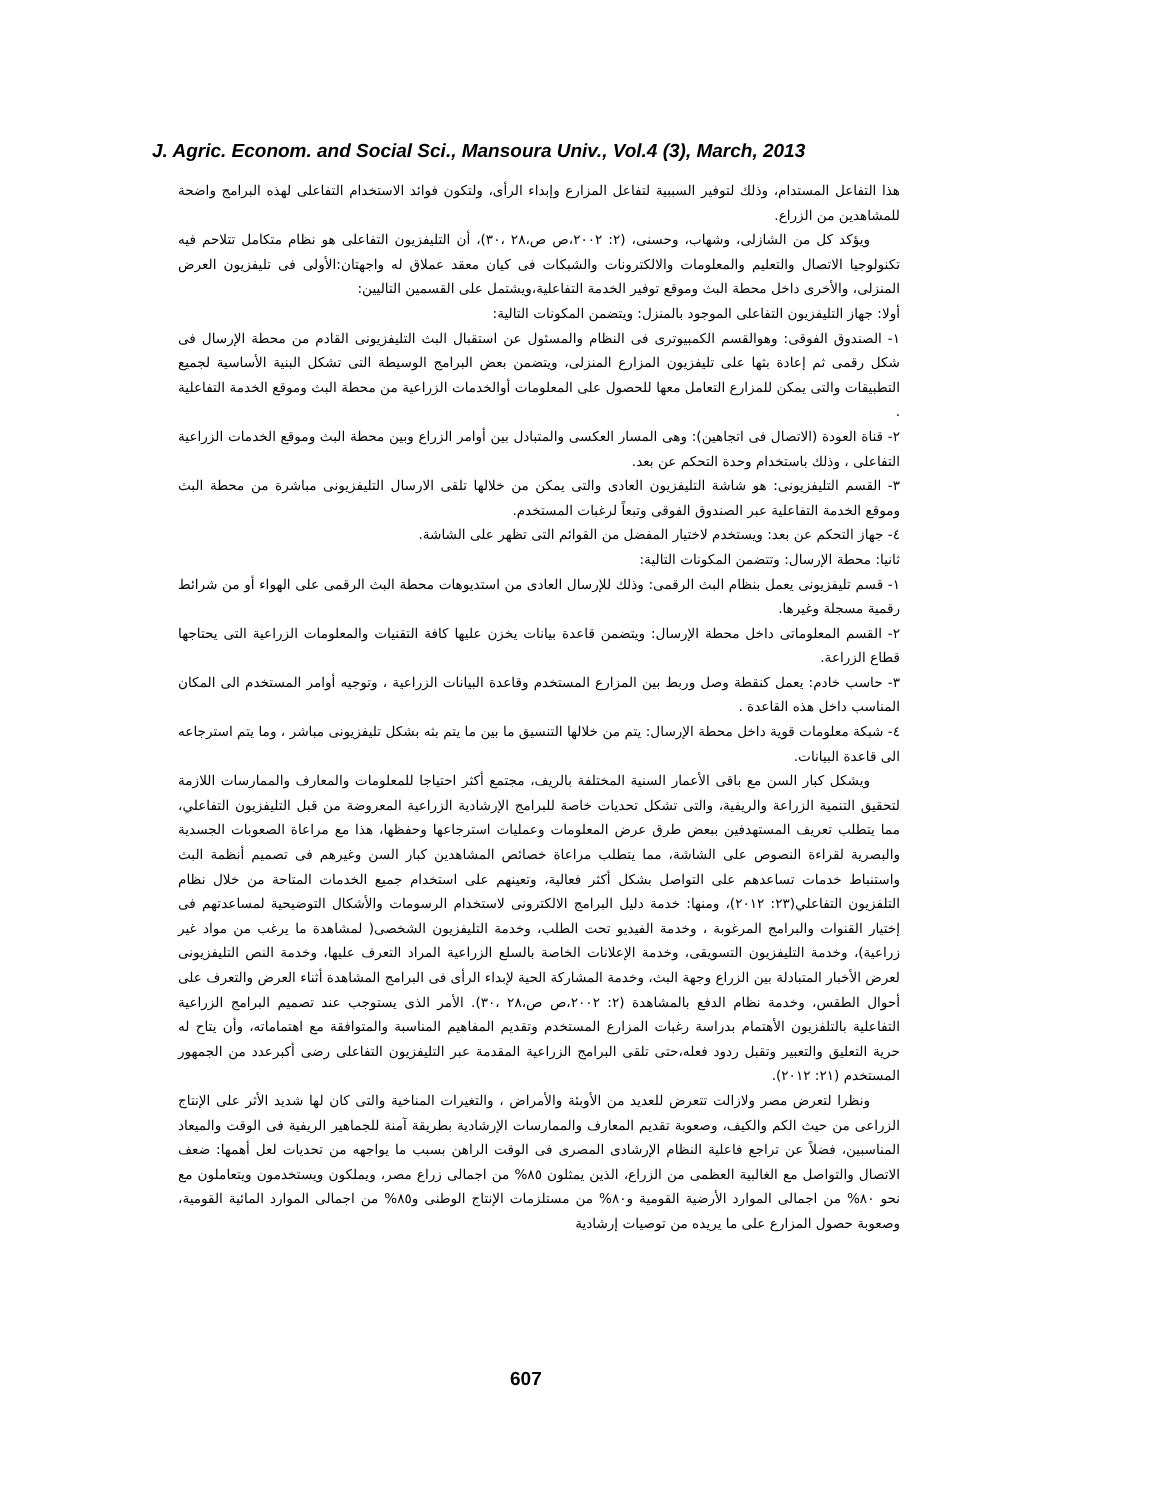J. Agric. Econom. and Social Sci., Mansoura Univ., Vol.4 (3), March, 2013
هذا التفاعل المستدام، وذلك لتوفير السببية لتفاعل المزارع وإبداء الرأى، ولتكون فوائد الاستخدام التفاعلى لهذه البرامج واضحة للمشاهدين من الزراع.
ويؤكد كل من الشازلى، وشهاب، وحسنى، (٢: ٢٠٠٢،ص ص،٢٨ ،٣٠)، أن التليفزيون التفاعلى هو نظام متكامل تتلاحم فيه تكنولوجيا الاتصال والتعليم والمعلومات والالكترونات والشبكات فى كيان معقد عملاق له واجهتان:الأولى فى تليفزيون العرض المنزلى، والأخرى داخل محطة البث وموقع توفير الخدمة التفاعلية،ويشتمل على القسمين التاليين:
أولا: جهاز التليفزيون التفاعلى الموجود بالمنزل: ويتضمن المكونات التالية:
١- الصندوق الفوقى: وهوالقسم الكمبيوترى فى النظام والمسئول عن استقبال البث التليفزيونى القادم من محطة الإرسال فى شكل رقمى ثم إعادة بثها على تليفزيون المزارع المنزلى، ويتضمن بعض البرامج الوسيطة التى تشكل البنية الأساسية لجميع التطبيقات والتى يمكن للمزارع التعامل معها للحصول على المعلومات أوالخدمات الزراعية من محطة البث وموقع الخدمة التفاعلية .
٢- قناة العودة (الاتصال فى اتجاهين): وهى المسار العكسى والمتبادل بين أوامر الزراع وبين محطة البث وموقع الخدمات الزراعية التفاعلى ، وذلك باستخدام وحدة التحكم عن بعد.
٣- القسم التليفزيونى: هو شاشة التليفزيون العادى والتى يمكن من خلالها تلقى الارسال التليفزيونى مباشرة من محطة البث وموقع الخدمة التفاعلية عبر الصندوق الفوقى وتبعاً لرغبات المستخدم.
٤- جهاز التحكم عن بعد: ويستخدم لاختيار المفضل من القوائم التى تظهر على الشاشة.
ثانيا: محطة الإرسال: وتتضمن المكونات التالية:
١- قسم تليفزيونى يعمل بنظام البث الرقمى: وذلك للإرسال العادى من استديوهات محطة البث الرقمى على الهواء أو من شرائط رقمية مسجلة وغيرها.
٢- القسم المعلوماتى داخل محطة الإرسال: ويتضمن قاعدة بيانات يخزن عليها كافة التقنيات والمعلومات الزراعية التى يحتاجها قطاع الزراعة.
٣- حاسب خادم: يعمل كنقطة وصل وربط بين المزارع المستخدم وقاعدة البيانات الزراعية ، وتوجيه أوامر المستخدم الى المكان المناسب داخل هذه القاعدة .
٤- شبكة معلومات قوية داخل محطة الإرسال: يتم من خلالها التنسيق ما بين ما يتم بثه بشكل تليفزيونى مباشر ، وما يتم استرجاعه الى قاعدة البيانات.
ويشكل كبار السن مع باقى الأعمار السنية المختلفة بالريف، مجتمع أكثر احتياجا للمعلومات والمعارف والممارسات اللازمة لتحقيق التنمية الزراعة والريفية، والتى تشكل تحديات خاصة للبرامج الإرشادية الزراعية المعروضة من قبل التليفزيون التفاعلي، مما يتطلب تعريف المستهدفين ببعض طرق عرض المعلومات وعمليات استرجاعها وحفظها، هذا مع مراعاة الصعوبات الجسدية والبصرية لقراءة النصوص على الشاشة، مما يتطلب مراعاة خصائص المشاهدين كبار السن وغيرهم فى تصميم أنظمة البث واستنباط خدمات تساعدهم على التواصل بشكل أكثر فعالية، وتعينهم على استخدام جميع الخدمات المتاحة من خلال نظام التلفزيون التفاعلي(٢٣: ٢٠١٢)، ومنها: خدمة دليل البرامج الالكترونى لاستخدام الرسومات والأشكال التوضيحية لمساعدتهم فى إختيار القنوات والبرامج المرغوبة ، وخدمة الفيديو تحت الطلب، وخدمة التليفزيون الشخصى( لمشاهدة ما يرغب من مواد غير زراعية)، وخدمة التليفزيون التسويقى، وخدمة الإعلانات الخاصة بالسلع الزراعية المراد التعرف عليها، وخدمة النص التليفزيونى لعرض الأخبار المتبادلة بين الزراع وجهة البث، وخدمة المشاركة الحية لإبداء الرأى فى البرامج المشاهدة أثناء العرض والتعرف على أحوال الطقس، وخدمة نظام الدفع بالمشاهدة (٢: ٢٠٠٢،ص ص،٢٨ ،٣٠). الأمر الذى يستوجب عند تصميم البرامج الزراعية التفاعلية بالتلفزيون الأهتمام بدراسة رغبات المزارع المستخدم وتقديم المفاهيم المناسبة والمتوافقة مع اهتماماته، وأن يتاح له حرية التعليق والتعبير وتقبل ردود فعله،حتى تلقى البرامج الزراعية المقدمة عبر التليفزيون التفاعلى رضى أكبرعدد من الجمهور المستخدم (٢١: ٢٠١٢).
ونظرا لتعرض مصر ولازالت تتعرض للعديد من الأوبئة والأمراض ، والتغيرات المناخية والتى كان لها شديد الأثر على الإنتاج الزراعى من حيث الكم والكيف، وصعوبة تقديم المعارف والممارسات الإرشادية بطريقة آمنة للجماهير الريفية فى الوقت والميعاد المناسبين، فضلاً عن تراجع فاعلية النظام الإرشادى المصرى فى الوقت الراهن بسبب ما يواجهه من تحديات لعل أهمها: ضعف الاتصال والتواصل مع الغالبية العظمى من الزراع، الذين يمثلون ٨٥% من اجمالى زراع مصر، ويملكون ويستخدمون ويتعاملون مع نحو ٨٠% من اجمالى الموارد الأرضية القومية و٨٠% من مستلزمات الإنتاج الوطنى و٨٥% من اجمالى الموارد المائية القومية، وصعوبة حصول المزارع على ما يريده من توصيات إرشادية
607